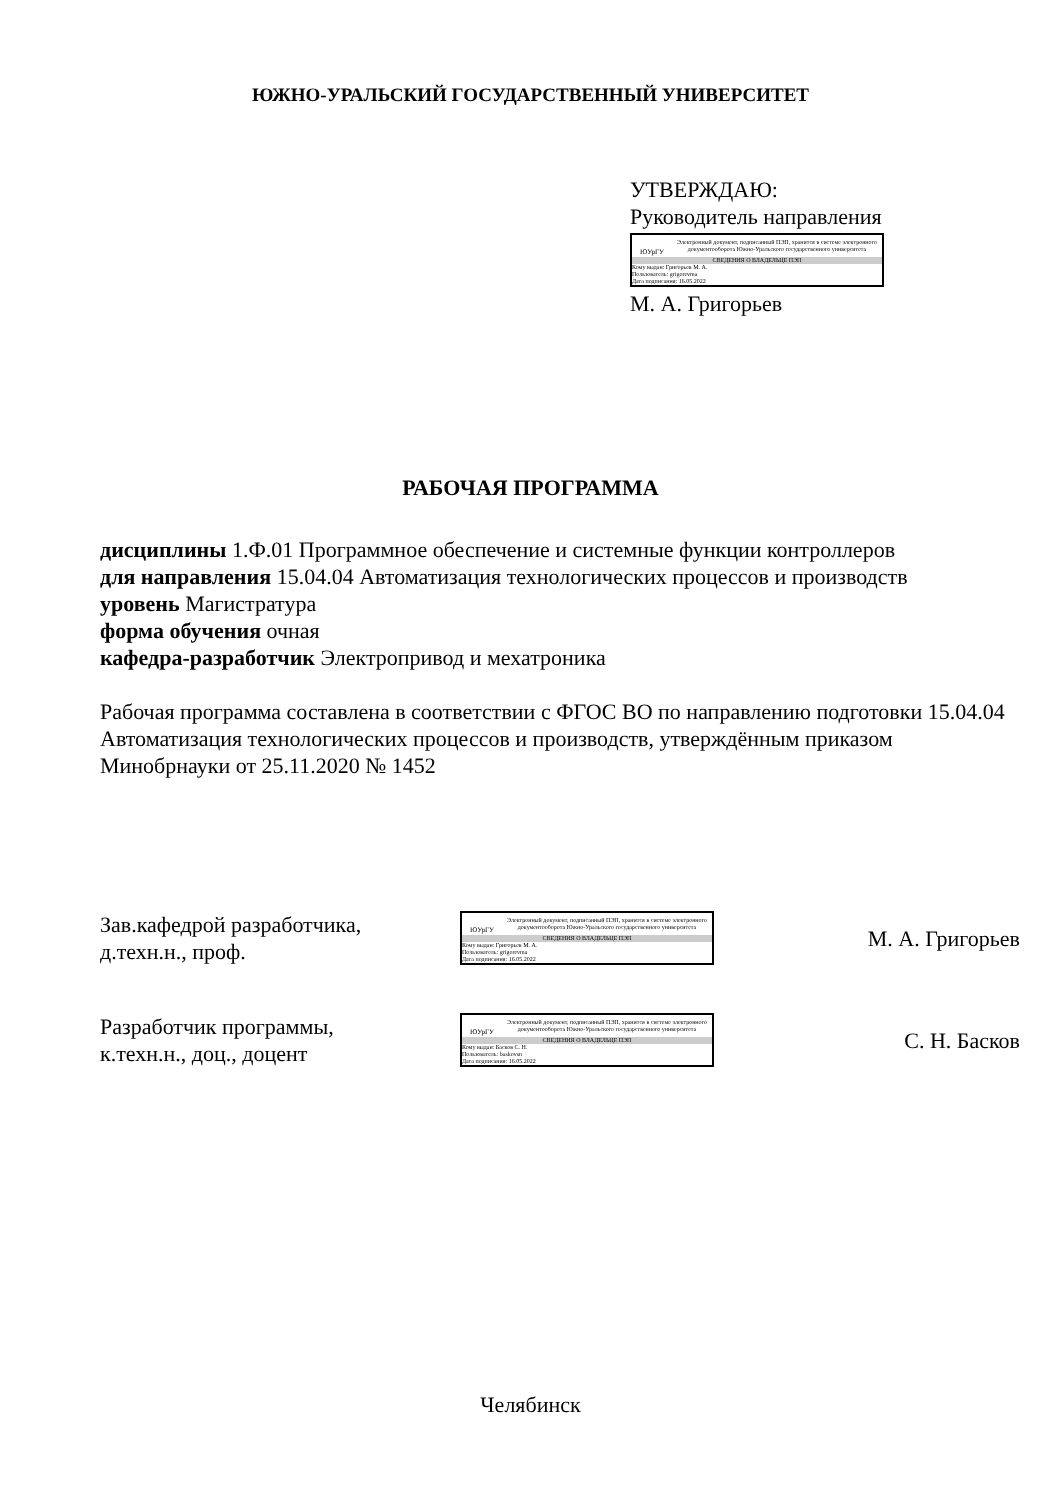ЮЖНО-УРАЛЬСКИЙ ГОСУДАРСТВЕННЫЙ УНИВЕРСИТЕТ
УТВЕРЖДАЮ:
Руководитель направления
ЮУрГУ
Электронный документ, подписанный ПЭП, хранится в системе электронного документооборота Южно-Уральского государственного университета
СВЕДЕНИЯ О ВЛАДЕЛЬЦЕ ПЭП
Кому выдан: Григорьев М. А.
Пользователь: grigorevma
Дата подписания: 16.05.2022
М. А. Григорьев
РАБОЧАЯ ПРОГРАММА
дисциплины 1.Ф.01 Программное обеспечение и системные функции контроллеров
для направления 15.04.04 Автоматизация технологических процессов и производств
уровень Магистратура
форма обучения очная
кафедра-разработчик Электропривод и мехатроника
Рабочая программа составлена в соответствии с ФГОС ВО по направлению подготовки 15.04.04 Автоматизация технологических процессов и производств, утверждённым приказом Минобрнауки от 25.11.2020 № 1452
Зав.кафедрой разработчика,
д.техн.н., проф.
ЮУрГУ
Электронный документ, подписанный ПЭП, хранится в системе электронного документооборота Южно-Уральского государственного университета
СВЕДЕНИЯ О ВЛАДЕЛЬЦЕ ПЭП
Кому выдан: Григорьев М. А.
Пользователь: grigorevma
Дата подписания: 16.05.2022
М. А. Григорьев
Разработчик программы,
к.техн.н., доц., доцент
ЮУрГУ
Электронный документ, подписанный ПЭП, хранится в системе электронного документооборота Южно-Уральского государственного университета
СВЕДЕНИЯ О ВЛАДЕЛЬЦЕ ПЭП
Кому выдан: Басков С. Н.
Пользователь: baskovsn
Дата подписания: 16.05.2022
С. Н. Басков
Челябинск